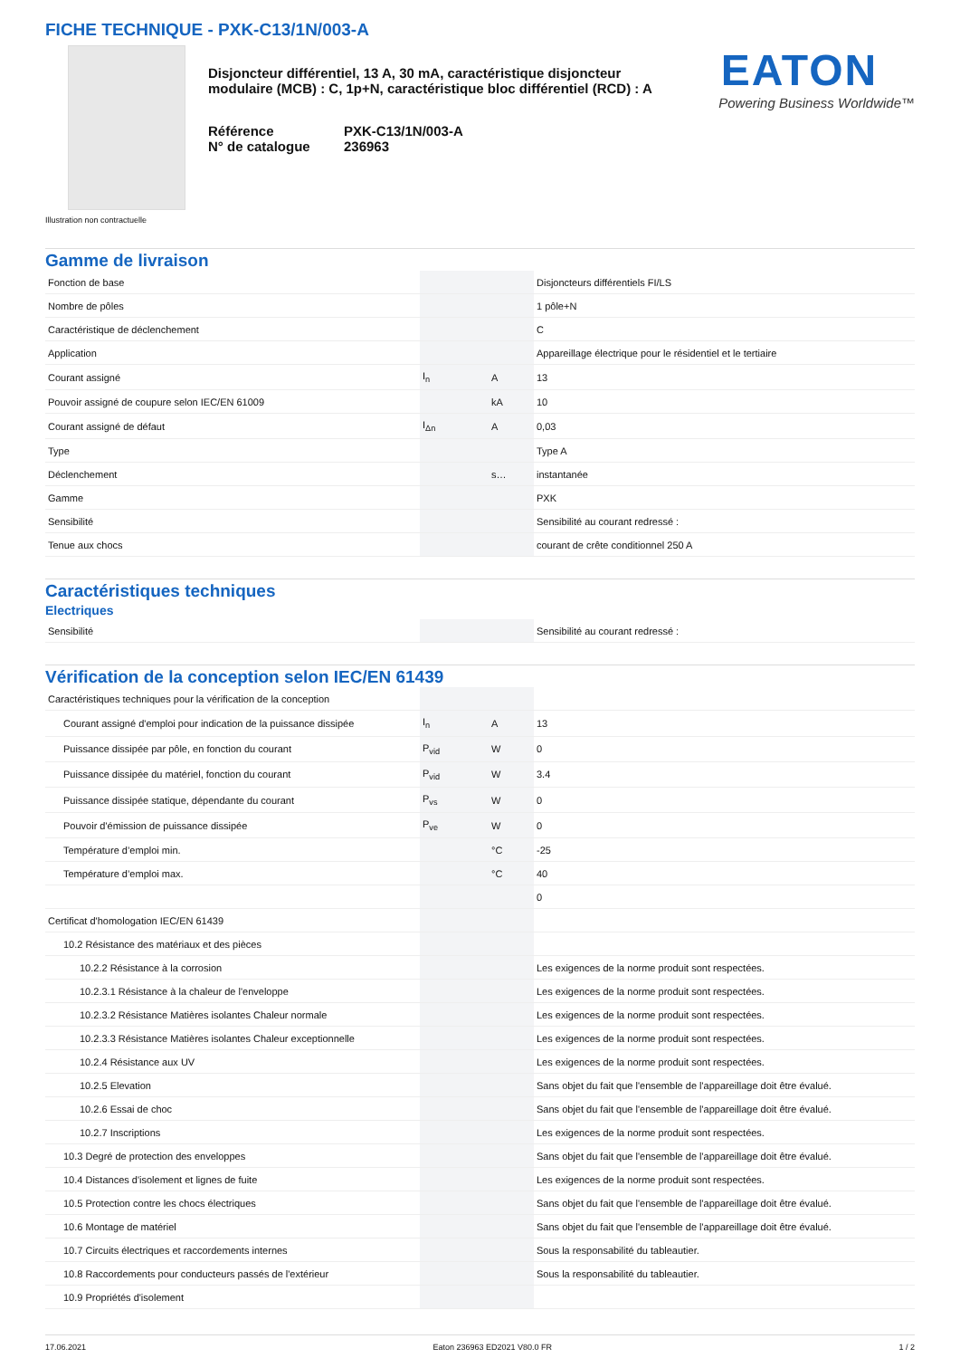FICHE TECHNIQUE - PXK-C13/1N/003-A
Disjoncteur différentiel, 13 A, 30 mA, caractéristique disjoncteur modulaire (MCB) : C, 1p+N, caractéristique bloc différentiel (RCD) : A
Référence
N° de catalogue
PXK-C13/1N/003-A
236963
EATON
Powering Business Worldwide™
Illustration non contractuelle
Gamme de livraison
| Fonction de base | | | Disjoncteurs différentiels FI/LS |
| Nombre de pôles | | | 1 pôle+N |
| Caractéristique de déclenchement | | | C |
| Application | | | Appareillage électrique pour le résidentiel et le tertiaire |
| Courant assigné | I<sub>n</sub> | A | 13 |
| Pouvoir assigné de coupure selon IEC/EN 61009 | | kA | 10 |
| Courant assigné de défaut | I<sub>Δn</sub> | A | 0,03 |
| Type | | | Type A |
| Déclenchement | | s… | instantanée |
| Gamme | | | PXK |
| Sensibilité | | | Sensibilité au courant redressé : |
| Tenue aux chocs | | | courant de crête conditionnel 250 A |
Caractéristiques techniques
Electriques
| Sensibilité | | | Sensibilité au courant redressé : |
Vérification de la conception selon IEC/EN 61439
| Caractéristiques techniques pour la vérification de la conception | | | |
| Courant assigné d'emploi pour indication de la puissance dissipée | I<sub>n</sub> | A | 13 |
| Puissance dissipée par pôle, en fonction du courant | P<sub>vid</sub> | W | 0 |
| Puissance dissipée du matériel, fonction du courant | P<sub>vid</sub> | W | 3.4 |
| Puissance dissipée statique, dépendante du courant | P<sub>vs</sub> | W | 0 |
| Pouvoir d'émission de puissance dissipée | P<sub>ve</sub> | W | 0 |
| Température d’emploi min. | | °C | -25 |
| Température d’emploi max. | | °C | 40 |
| | | | 0 |
| Certificat d'homologation IEC/EN 61439 | | | |
| 10.2 Résistance des matériaux et des pièces | | | |
| 10.2.2 Résistance à la corrosion | | | Les exigences de la norme produit sont respectées. |
| 10.2.3.1 Résistance à la chaleur de l'enveloppe | | | Les exigences de la norme produit sont respectées. |
| 10.2.3.2 Résistance Matières isolantes Chaleur normale | | | Les exigences de la norme produit sont respectées. |
| 10.2.3.3 Résistance Matières isolantes Chaleur exceptionnelle | | | Les exigences de la norme produit sont respectées. |
| 10.2.4 Résistance aux UV | | | Les exigences de la norme produit sont respectées. |
| 10.2.5 Elevation | | | Sans objet du fait que l'ensemble de l'appareillage doit être évalué. |
| 10.2.6 Essai de choc | | | Sans objet du fait que l'ensemble de l'appareillage doit être évalué. |
| 10.2.7 Inscriptions | | | Les exigences de la norme produit sont respectées. |
| 10.3 Degré de protection des enveloppes | | | Sans objet du fait que l'ensemble de l'appareillage doit être évalué. |
| 10.4 Distances d'isolement et lignes de fuite | | | Les exigences de la norme produit sont respectées. |
| 10.5 Protection contre les chocs électriques | | | Sans objet du fait que l'ensemble de l'appareillage doit être évalué. |
| 10.6 Montage de matériel | | | Sans objet du fait que l'ensemble de l'appareillage doit être évalué. |
| 10.7 Circuits électriques et raccordements internes | | | Sous la responsabilité du tableautier. |
| 10.8 Raccordements pour conducteurs passés de l'extérieur | | | Sous la responsabilité du tableautier. |
| 10.9 Propriétés d'isolement | | | |
17.06.2021 Eaton 236963 ED2021 V80.0 FR 1 / 2